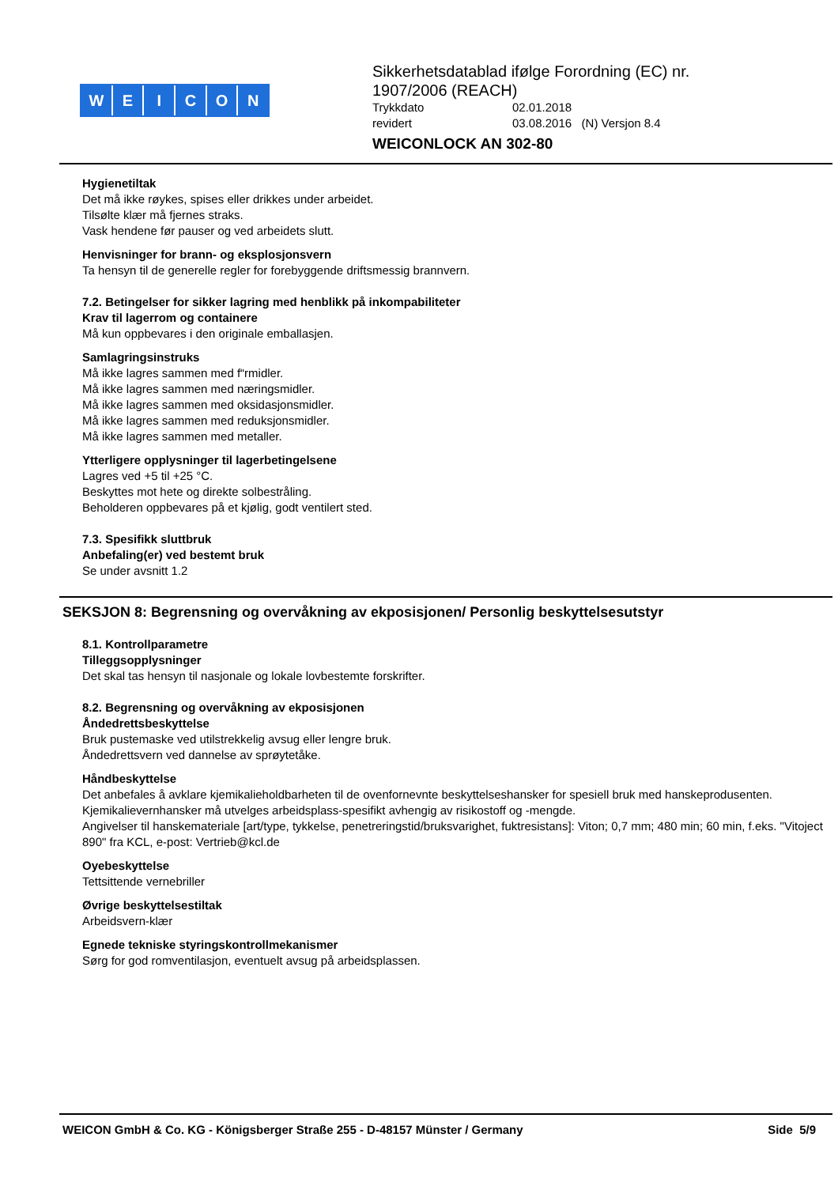WEICON
Sikkerhetsdatablad ifølge Forordning (EC) nr.
1907/2006 (REACH)
Trykkdato 02.01.2018
revidert 03.08.2016 (N) Versjon 8.4
WEICONLOCK AN 302-80
Hygienetiltak
Det må ikke røykes, spises eller drikkes under arbeidet.
Tilsølte klær må fjernes straks.
Vask hendene før pauser og ved arbeidets slutt.
Henvisninger for brann- og eksplosjonsvern
Ta hensyn til de generelle regler for forebyggende driftsmessig brannvern.
7.2. Betingelser for sikker lagring med henblikk på inkompabiliteter
Krav til lagerrom og containere
Må kun oppbevares i den originale emballasjen.
Samlagringsinstruks
Må ikke lagres sammen med f“rmidler.
Må ikke lagres sammen med næringsmidler.
Må ikke lagres sammen med oksidasjonsmidler.
Må ikke lagres sammen med reduksjonsmidler.
Må ikke lagres sammen med metaller.
Ytterligere opplysninger til lagerbetingelsene
Lagres ved +5 til +25 °C.
Beskyttes mot hete og direkte solbestråling.
Beholderen oppbevares på et kjølig, godt ventilert sted.
7.3. Spesifikk sluttbruk
Anbefaling(er) ved bestemt bruk
Se under avsnitt 1.2
SEKSJON 8: Begrensning og overvåkning av ekposisjonen/ Personlig beskyttelsesutstyr
8.1. Kontrollparametre
Tilleggsopplysninger
Det skal tas hensyn til nasjonale og lokale lovbestemte forskrifter.
8.2. Begrensning og overvåkning av ekposisjonen
Åndedrettsbeskyttelse
Bruk pustemaske ved utilstrekkelig avsug eller lengre bruk.
Åndedrettsvern ved dannelse av sprøytetåke.
Håndbeskyttelse
Det anbefales å avklare kjemikalieholdbarheten til de ovenfornevnte beskyttelseshansker for spesiell bruk med hanskeprodusenten.
Kjemikalievernhansker må utvelges arbeidsplass-spesifikt avhengig av risikostoff og -mengde.
Angivelser til hanskemateriale [art/type, tykkelse, penetreringstid/bruksvarighet, fuktresistans]: Viton; 0,7 mm; 480 min; 60 min, f.eks. "Vitoject 890" fra KCL, e-post: Vertrieb@kcl.de
Oyebeskyttelse
Tettsittende vernebriller
Øvrige beskyttelsestiltak
Arbeidsvern-klær
Egnede tekniske styringskontrollmekanismer
Sørg for god romventilasjon, eventuelt avsug på arbeidsplassen.
WEICON GmbH & Co. KG - Königsberger Straße 255 - D-48157 Münster / Germany Side 5/9